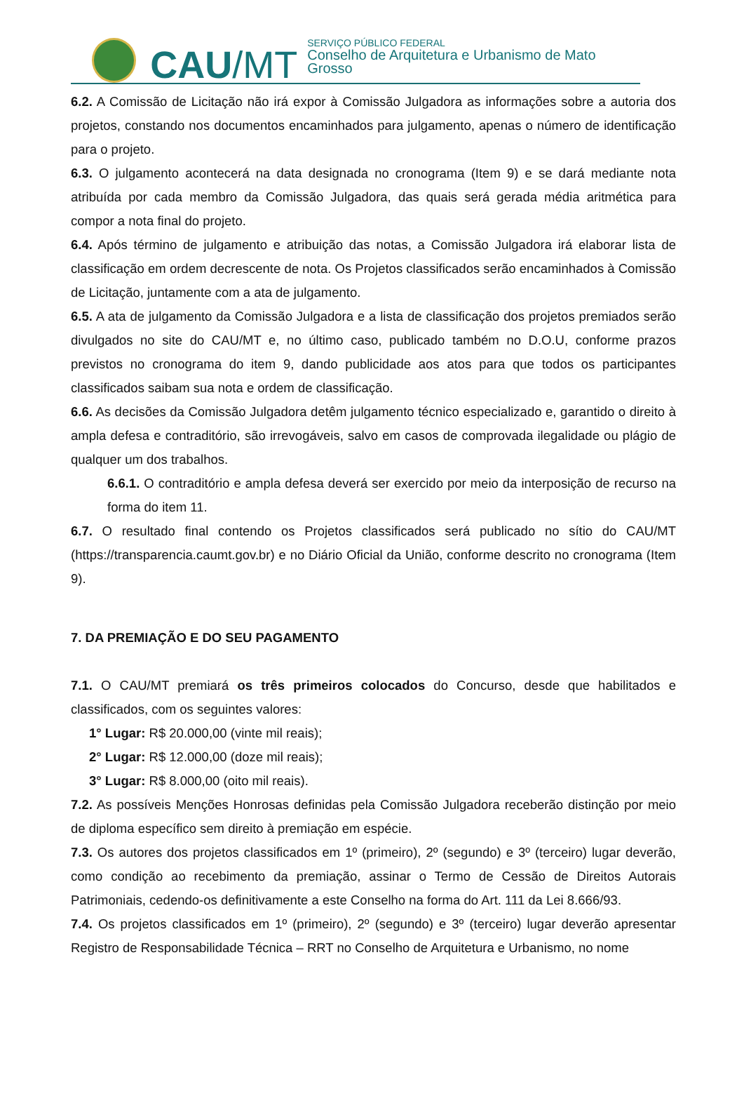CAU /MT
SERVIÇO PÚBLICO FEDERAL
Conselho de Arquitetura e Urbanismo de Mato Grosso
6.2. A Comissão de Licitação não irá expor à Comissão Julgadora as informações sobre a autoria dos projetos, constando nos documentos encaminhados para julgamento, apenas o número de identificação para o projeto.
6.3. O julgamento acontecerá na data designada no cronograma (Item 9) e se dará mediante nota atribuída por cada membro da Comissão Julgadora, das quais será gerada média aritmética para compor a nota final do projeto.
6.4. Após término de julgamento e atribuição das notas, a Comissão Julgadora irá elaborar lista de classificação em ordem decrescente de nota. Os Projetos classificados serão encaminhados à Comissão de Licitação, juntamente com a ata de julgamento.
6.5. A ata de julgamento da Comissão Julgadora e a lista de classificação dos projetos premiados serão divulgados no site do CAU/MT e, no último caso, publicado também no D.O.U, conforme prazos previstos no cronograma do item 9, dando publicidade aos atos para que todos os participantes classificados saibam sua nota e ordem de classificação.
6.6. As decisões da Comissão Julgadora detêm julgamento técnico especializado e, garantido o direito à ampla defesa e contraditório, são irrevogáveis, salvo em casos de comprovada ilegalidade ou plágio de qualquer um dos trabalhos.
6.6.1. O contraditório e ampla defesa deverá ser exercido por meio da interposição de recurso na forma do item 11.
6.7. O resultado final contendo os Projetos classificados será publicado no sítio do CAU/MT (https://transparencia.caumt.gov.br) e no Diário Oficial da União, conforme descrito no cronograma (Item 9).
7. DA PREMIAÇÃO E DO SEU PAGAMENTO
7.1. O CAU/MT premiará os três primeiros colocados do Concurso, desde que habilitados e classificados, com os seguintes valores:
1° Lugar: R$ 20.000,00 (vinte mil reais);
2° Lugar: R$ 12.000,00 (doze mil reais);
3° Lugar: R$ 8.000,00 (oito mil reais).
7.2. As possíveis Menções Honrosas definidas pela Comissão Julgadora receberão distinção por meio de diploma específico sem direito à premiação em espécie.
7.3. Os autores dos projetos classificados em 1º (primeiro), 2º (segundo) e 3º (terceiro) lugar deverão, como condição ao recebimento da premiação, assinar o Termo de Cessão de Direitos Autorais Patrimoniais, cedendo-os definitivamente a este Conselho na forma do Art. 111 da Lei 8.666/93.
7.4. Os projetos classificados em 1º (primeiro), 2º (segundo) e 3º (terceiro) lugar deverão apresentar Registro de Responsabilidade Técnica – RRT no Conselho de Arquitetura e Urbanismo, no nome